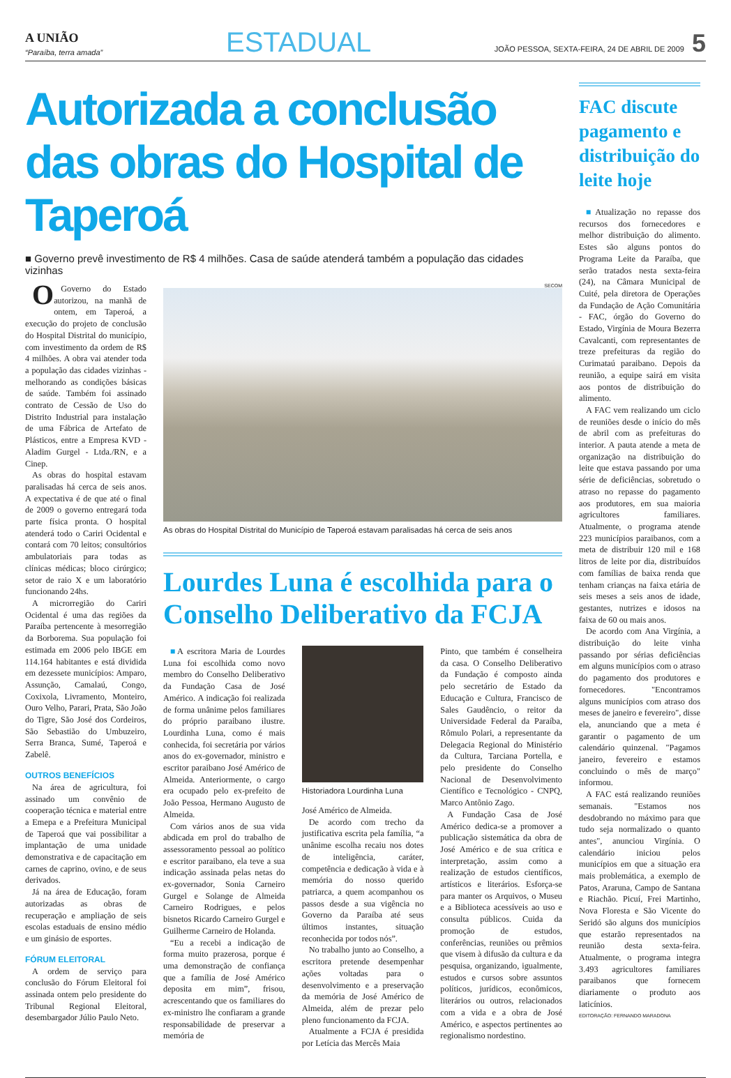A UNIÃO
“Paraíba, terra amada”
ESTADUAL
JOÃO PESSOA, SEXTA-FEIRA, 24 DE ABRIL DE 2009 5
Autorizada a conclusão das obras do Hospital de Taperoá
■ Governo prevê investimento de R$ 4 milhões. Casa de saúde atenderá também a população das cidades vizinhas
OGoverno do Estado autorizou, na manhã de ontem, em Taperoá, a execução do projeto de conclusão do Hospital Distrital do município, com investimento da ordem de R$ 4 milhões. A obra vai atender toda a população das cidades vizinhas - melhorando as condições básicas de saúde. Também foi assinado contrato de Cessão de Uso do Distrito Industrial para instalação de uma Fábrica de Artefato de Plásticos, entre a Empresa KVD - Aladim Gurgel - Ltda./RN, e a Cinep.
As obras do hospital estavam paralisadas há cerca de seis anos. A expectativa é de que até o final de 2009 o governo entregará toda parte física pronta. O hospital atenderá todo o Cariri Ocidental e contará com 70 leitos; consultórios ambulatoriais para todas as clínicas médicas; bloco cirúrgico; setor de raio X e um laboratório funcionando 24hs.
A microrregião do Cariri Ocidental é uma das regiões da Paraíba pertencente à mesorregião da Borborema. Sua população foi estimada em 2006 pelo IBGE em 114.164 habitantes e está dividida em dezessete municípios: Amparo, Assunção, Camalaú, Congo, Coxixola, Livramento, Monteiro, Ouro Velho, Parari, Prata, São João do Tigre, São José dos Cordeiros, São Sebastião do Umbuzeiro, Serra Branca, Sumé, Taperoá e Zabelê.
OUTROS BENEFÍCIOS
Na área de agricultura, foi assinado um convênio de cooperação técnica e material entre a Emepa e a Prefeitura Municipal de Taperoá que vai possibilitar a implantação de uma unidade demonstrativa e de capacitação em carnes de caprino, ovino, e de seus derivados.
Já na área de Educação, foram autorizadas as obras de recuperação e ampliação de seis escolas estaduais de ensino médio e um ginásio de esportes.
FÓRUM ELEITORAL
A ordem de serviço para conclusão do Fórum Eleitoral foi assinada ontem pelo presidente do Tribunal Regional Eleitoral, desembargador Júlio Paulo Neto.
SECOM
As obras do Hospital Distrital do Município de Taperoá estavam paralisadas há cerca de seis anos
Lourdes Luna é escolhida para o Conselho Deliberativo da FCJA
■A escritora Maria de Lourdes Luna foi escolhida como novo membro do Conselho Deliberativo da Fundação Casa de José Américo. A indicação foi realizada de forma unânime pelos familiares do próprio paraibano ilustre. Lourdinha Luna, como é mais conhecida, foi secretária por vários anos do ex-governador, ministro e escritor paraibano José Américo de Almeida. Anteriormente, o cargo era ocupado pelo ex-prefeito de João Pessoa, Hermano Augusto de Almeida.
Com vários anos de sua vida abdicada em prol do trabalho de assessoramento pessoal ao político e escritor paraibano, ela teve a sua indicação assinada pelas netas do ex-governador, Sonia Carneiro Gurgel e Solange de Almeida Carneiro Rodrigues, e pelos bisnetos Ricardo Carneiro Gurgel e Guilherme Carneiro de Holanda.
“Eu a recebi a indicação de forma muito prazerosa, porque é uma demonstração de confiança que a família de José Américo deposita em mim”, frisou, acrescentando que os familiares do ex-ministro lhe confiaram a grande responsabilidade de preservar a memória de
Historiadora Lourdinha Luna
José Américo de Almeida.
De acordo com trecho da justificativa escrita pela família, “a unânime escolha recaiu nos dotes de inteligência, caráter, competência e dedicação à vida e à memória do nosso querido patriarca, a quem acompanhou os passos desde a sua vigência no Governo da Paraíba até seus últimos instantes, situação reconhecida por todos nós”.
No trabalho junto ao Conselho, a escritora pretende desempenhar ações voltadas para o desenvolvimento e a preservação da memória de José Américo de Almeida, além de prezar pelo pleno funcionamento da FCJA.
Atualmente a FCJA é presidida por Letícia das Mercês Maia
Pinto, que também é conselheira da casa. O Conselho Deliberativo da Fundação é composto ainda pelo secretário de Estado da Educação e Cultura, Francisco de Sales Gaudêncio, o reitor da Universidade Federal da Paraíba, Rômulo Polari, a representante da Delegacia Regional do Ministério da Cultura, Tarciana Portella, e pelo presidente do Conselho Nacional de Desenvolvimento Científico e Tecnológico - CNPQ, Marco Antônio Zago.
A Fundação Casa de José Américo dedica-se a promover a publicação sistemática da obra de José Américo e de sua crítica e interpretação, assim como a realização de estudos científicos, artísticos e literários. Esforça-se para manter os Arquivos, o Museu e a Biblioteca acessíveis ao uso e consulta públicos. Cuida da promoção de estudos, conferências, reuniões ou prêmios que visem à difusão da cultura e da pesquisa, organizando, igualmente, estudos e cursos sobre assuntos políticos, jurídicos, econômicos, literários ou outros, relacionados com a vida e a obra de José Américo, e aspectos pertinentes ao regionalismo nordestino.
FAC discute pagamento e distribuição do leite hoje
■Atualização no repasse dos recursos dos fornecedores e melhor distribuição do alimento. Estes são alguns pontos do Programa Leite da Paraíba, que serão tratados nesta sexta-feira (24), na Câmara Municipal de Cuité, pela diretora de Operações da Fundação de Ação Comunitária - FAC, órgão do Governo do Estado, Virgínia de Moura Bezerra Cavalcanti, com representantes de treze prefeituras da região do Curimataú paraibano. Depois da reunião, a equipe sairá em visita aos pontos de distribuição do alimento.
A FAC vem realizando um ciclo de reuniões desde o início do mês de abril com as prefeituras do interior. A pauta atende a meta de organização na distribuição do leite que estava passando por uma série de deficiências, sobretudo o atraso no repasse do pagamento aos produtores, em sua maioria agricultores familiares. Atualmente, o programa atende 223 municípios paraibanos, com a meta de distribuir 120 mil e 168 litros de leite por dia, distribuídos com famílias de baixa renda que tenham crianças na faixa etária de seis meses a seis anos de idade, gestantes, nutrizes e idosos na faixa de 60 ou mais anos.
De acordo com Ana Virgínia, a distribuição do leite vinha passando por sérias deficiências em alguns municípios com o atraso do pagamento dos produtores e fornecedores. "Encontramos alguns municípios com atraso dos meses de janeiro e fevereiro", disse ela, anunciando que a meta é garantir o pagamento de um calendário quinzenal. "Pagamos janeiro, fevereiro e estamos concluindo o mês de março" informou.
A FAC está realizando reuniões semanais. "Estamos nos desdobrando no máximo para que tudo seja normalizado o quanto antes", anunciou Virgínia. O calendário iniciou pelos municípios em que a situação era mais problemática, a exemplo de Patos, Araruna, Campo de Santana e Riachão. Picuí, Frei Martinho, Nova Floresta e São Vicente do Seridó são alguns dos municípios que estarão representados na reunião desta sexta-feira. Atualmente, o programa integra 3.493 agricultores familiares paraibanos que fornecem diariamente o produto aos laticínios.
EDITORAÇÃO: FERNANDO MARADONA